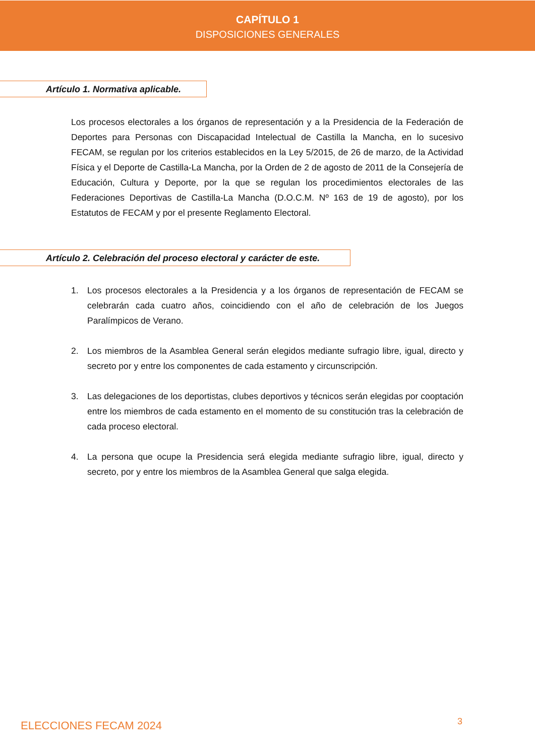CAPÍTULO 1
DISPOSICIONES GENERALES
Artículo 1. Normativa aplicable.
Los procesos electorales a los órganos de representación y a la Presidencia de la Federación de Deportes para Personas con Discapacidad Intelectual de Castilla la Mancha, en lo sucesivo FECAM, se regulan por los criterios establecidos en la Ley 5/2015, de 26 de marzo, de la Actividad Física y el Deporte de Castilla-La Mancha, por la Orden de 2 de agosto de 2011 de la Consejería de Educación, Cultura y Deporte, por la que se regulan los procedimientos electorales de las Federaciones Deportivas de Castilla-La Mancha (D.O.C.M. Nº 163 de 19 de agosto), por los Estatutos de FECAM y por el presente Reglamento Electoral.
Artículo 2. Celebración del proceso electoral y carácter de este.
1. Los procesos electorales a la Presidencia y a los órganos de representación de FECAM se celebrarán cada cuatro años, coincidiendo con el año de celebración de los Juegos Paralímpicos de Verano.
2. Los miembros de la Asamblea General serán elegidos mediante sufragio libre, igual, directo y secreto por y entre los componentes de cada estamento y circunscripción.
3. Las delegaciones de los deportistas, clubes deportivos y técnicos serán elegidas por cooptación entre los miembros de cada estamento en el momento de su constitución tras la celebración de cada proceso electoral.
4. La persona que ocupe la Presidencia será elegida mediante sufragio libre, igual, directo y secreto, por y entre los miembros de la Asamblea General que salga elegida.
ELECCIONES FECAM 2024 3